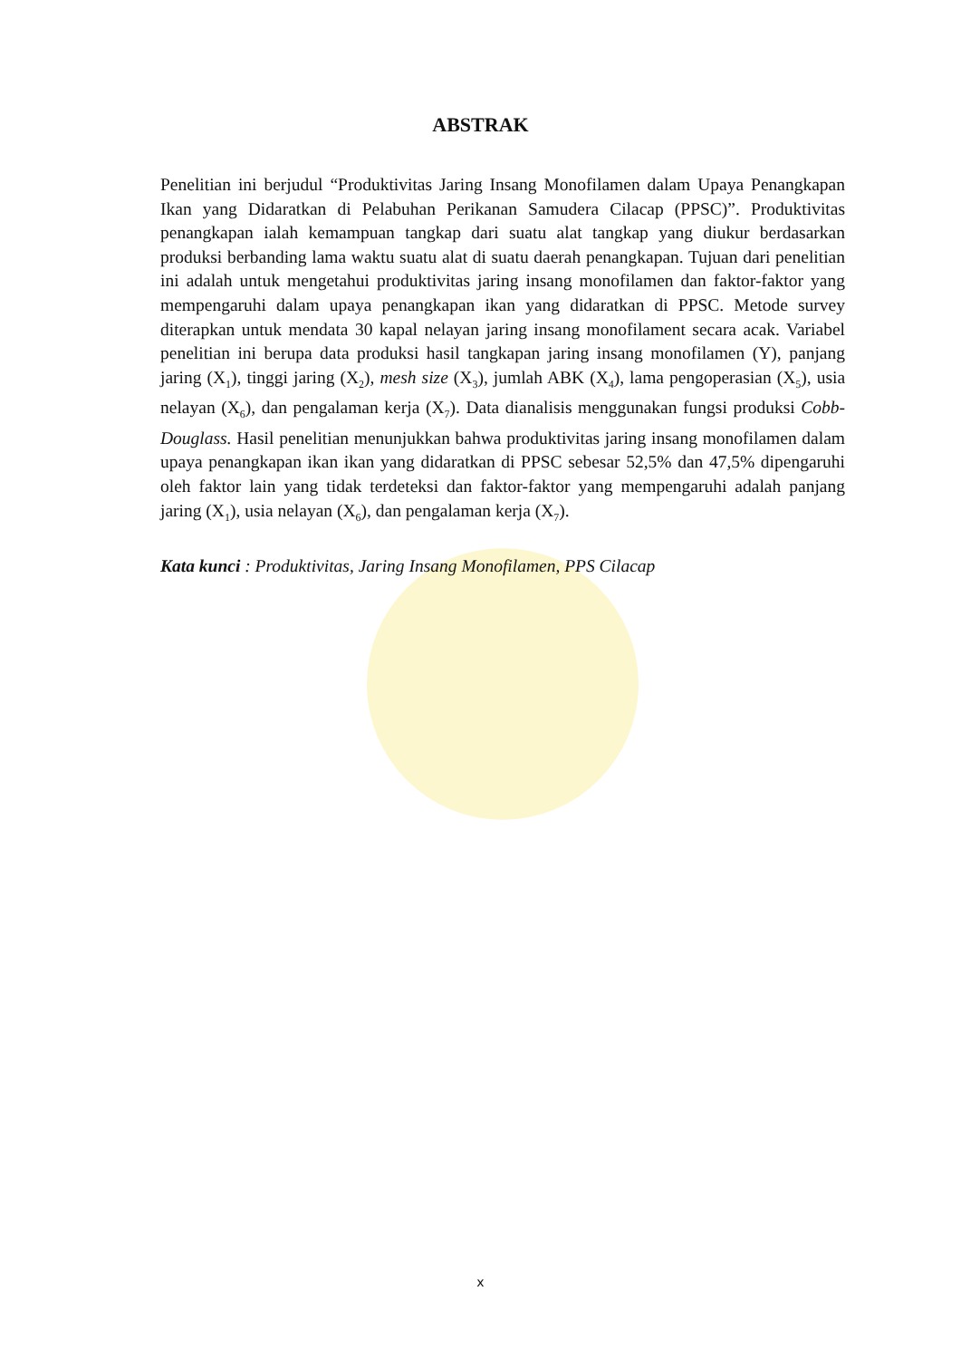ABSTRAK
Penelitian ini berjudul “Produktivitas Jaring Insang Monofilamen dalam Upaya Penangkapan Ikan yang Didaratkan di Pelabuhan Perikanan Samudera Cilacap (PPSC)”. Produktivitas penangkapan ialah kemampuan tangkap dari suatu alat tangkap yang diukur berdasarkan produksi berbanding lama waktu suatu alat di suatu daerah penangkapan. Tujuan dari penelitian ini adalah untuk mengetahui produktivitas jaring insang monofilamen dan faktor-faktor yang mempengaruhi dalam upaya penangkapan ikan yang didaratkan di PPSC. Metode survey diterapkan untuk mendata 30 kapal nelayan jaring insang monofilament secara acak. Variabel penelitian ini berupa data produksi hasil tangkapan jaring insang monofilamen (Y), panjang jaring (X<sub>1</sub>), tinggi jaring (X<sub>2</sub>), mesh size (X<sub>3</sub>), jumlah ABK (X<sub>4</sub>), lama pengoperasian (X<sub>5</sub>), usia nelayan (X<sub>6</sub>), dan pengalaman kerja (X<sub>7</sub>). Data dianalisis menggunakan fungsi produksi Cobb-Douglass. Hasil penelitian menunjukkan bahwa produktivitas jaring insang monofilamen dalam upaya penangkapan ikan ikan yang didaratkan di PPSC sebesar 52,5% dan 47,5% dipengaruhi oleh faktor lain yang tidak terdeteksi dan faktor-faktor yang mempengaruhi adalah panjang jaring (X<sub>1</sub>), usia nelayan (X<sub>6</sub>), dan pengalaman kerja (X<sub>7</sub>).
Kata kunci : Produktivitas, Jaring Insang Monofilamen, PPS Cilacap
x